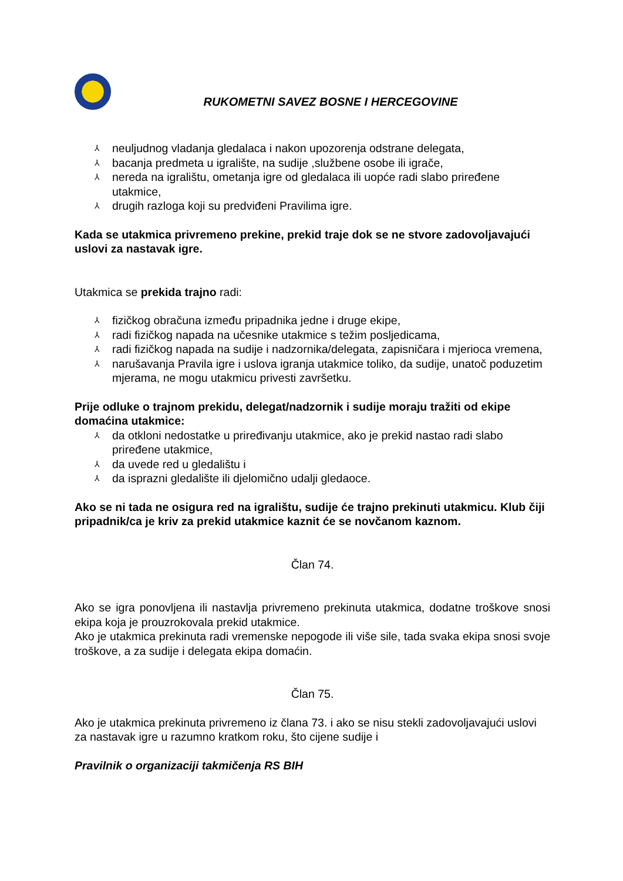RUKOMETNI SAVEZ BOSNE I HERCEGOVINE
⅄ neuljudnog vladanja gledalaca i nakon upozorenja odstrane delegata,
⅄ bacanja predmeta u igralište, na sudije ,službene osobe ili igrače,
⅄ nereda na igralištu, ometanja igre od gledalaca ili uopće radi slabo priređene utakmice,
⅄ drugih razloga koji su predviđeni Pravilima igre.
Kada se utakmica privremeno prekine, prekid traje dok se ne stvore zadovoljavajući uslovi za nastavak igre.
Utakmica se prekida trajno radi:
⅄ fizičkog obračuna između pripadnika jedne i druge ekipe,
⅄ radi fizičkog napada na učesnike utakmice s težim posljedicama,
⅄ radi fizičkog napada na sudije i nadzornika/delegata, zapisničara i mjerioca vremena,
⅄ narušavanja Pravila igre i uslova igranja utakmice toliko, da sudije, unatoč poduzetim mjerama, ne mogu utakmicu privesti završetku.
Prije odluke o trajnom prekidu, delegat/nadzornik i sudije moraju tražiti od ekipe domaćina utakmice:
⅄ da otkloni nedostatke u priređivanju utakmice, ako je prekid nastao radi slabo priređene utakmice,
⅄ da uvede red u gledalištu i
⅄ da isprazni gledalište ili djelomično udalji gledaoce.
Ako se ni tada ne osigura red na igralištu, sudije će trajno prekinuti utakmicu. Klub čiji pripadnik/ca je kriv za prekid utakmice kaznit će se novčanom kaznom.
Član 74.
Ako se igra ponovljena ili nastavlja privremeno prekinuta utakmica, dodatne troškove snosi ekipa koja je prouzrokovala prekid utakmice.
Ako je utakmica prekinuta radi vremenske nepogode ili više sile, tada svaka ekipa snosi svoje troškove, a za sudije i delegata ekipa domaćin.
Član 75.
Ako je utakmica prekinuta privremeno iz člana 73. i ako se nisu stekli zadovoljavajući uslovi za nastavak igre u razumno kratkom roku, što cijene sudije i
Pravilnik o organizaciji takmičenja RS BIH